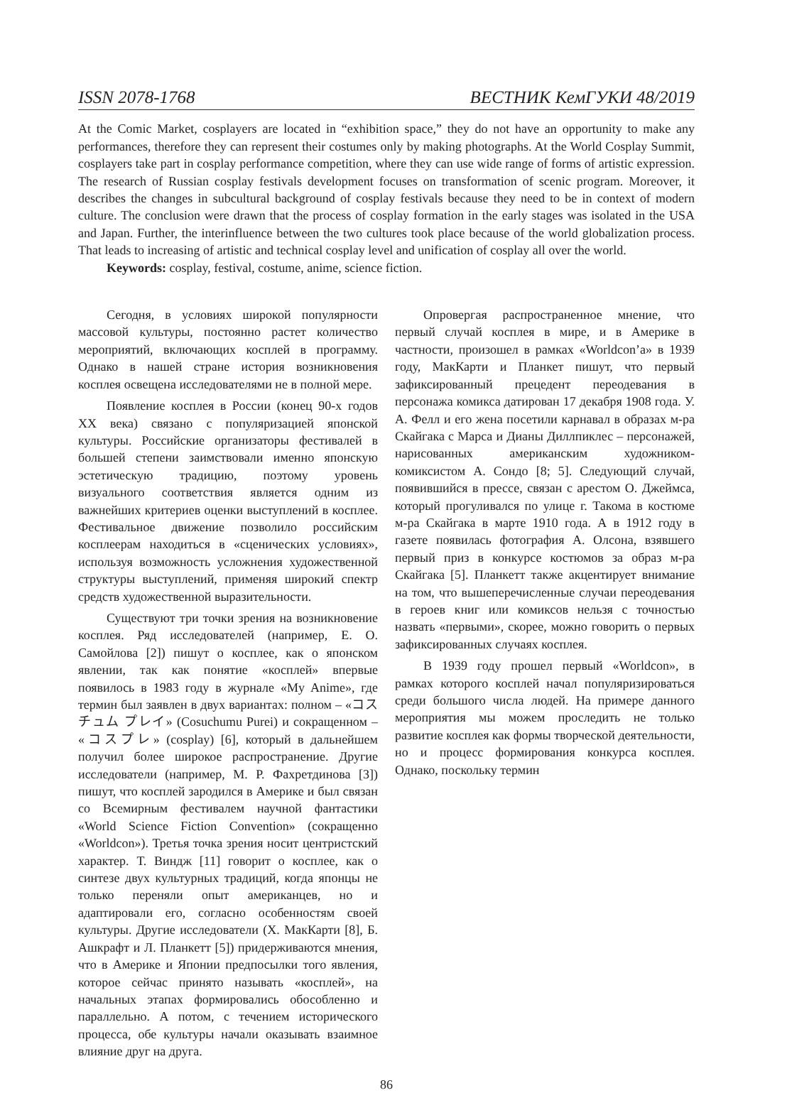ISSN 2078-1768 ВЕСТНИК КемГУКИ 48/2019
At the Comic Market, cosplayers are located in “exhibition space,” they do not have an opportunity to make any performances, therefore they can represent their costumes only by making photographs. At the World Cosplay Summit, cosplayers take part in cosplay performance competition, where they can use wide range of forms of artistic expression. The research of Russian cosplay festivals development focuses on transformation of scenic program. Moreover, it describes the changes in subcultural background of cosplay festivals because they need to be in context of modern culture. The conclusion were drawn that the process of cosplay formation in the early stages was isolated in the USA and Japan. Further, the interinfluence between the two cultures took place because of the world globalization process. That leads to increasing of artistic and technical cosplay level and unification of cosplay all over the world.
Keywords: cosplay, festival, costume, anime, science fiction.
Сегодня, в условиях широкой популярности массовой культуры, постоянно растет количество мероприятий, включающих косплей в программу. Однако в нашей стране история возникновения косплея освещена исследователями не в полной мере.
Появление косплея в России (конец 90-х годов XX века) связано с популяризацией японской культуры. Российские организаторы фестивалей в большей степени заимствовали именно японскую эстетическую традицию, поэтому уровень визуального соответствия является одним из важнейших критериев оценки выступлений в косплее. Фестивальное движение позволило российским косплеерам находиться в «сценических условиях», используя возможность усложнения художественной структуры выступлений, применяя широкий спектр средств художественной выразительности.
Существуют три точки зрения на возникновение косплея. Ряд исследователей (например, Е. О. Самойлова [2]) пишут о косплее, как о японском явлении, так как понятие «косплей» впервые появилось в 1983 году в журнале «My Anime», где термин был заявлен в двух вариантах: полном – «コスチュム プレイ» (Cosuchumu Purei) и сокращенном – «コスプレ» (cosplay) [6], который в дальнейшем получил более широкое распространение. Другие исследователи (например, М. Р. Фахретдинова [3]) пишут, что косплей зародился в Америке и был связан со Всемирным фестивалем научной фантастики «World Science Fiction Convention» (сокращенно «Worldcon»). Третья точка зрения носит центристский характер. Т. Виндж [11] говорит о косплее, как о синтезе двух культурных традиций, когда японцы не только переняли опыт американцев, но и адаптировали его, согласно особенностям своей культуры. Другие исследователи (Х. МакКарти [8], Б. Ашкрафт и Л. Планкетт [5]) придерживаются мнения, что в Америке и Японии предпосылки того явления, которое сейчас принято называть «косплей», на начальных этапах формировались обособленно и параллельно. А потом, с течением исторического процесса, обе культуры начали оказывать взаимное влияние друг на друга.
Опровергая распространенное мнение, что первый случай косплея в мире, и в Америке в частности, произошел в рамках «Worldcon’а» в 1939 году, МакКарти и Планкет пишут, что первый зафиксированный прецедент переодевания в персонажа комикса датирован 17 декабря 1908 года. У. А. Фелл и его жена посетили карнавал в образах м-ра Скайгака с Марса и Дианы Диллпиклес – персонажей, нарисованных американским художником-комиксистом А. Сондо [8; 5]. Следующий случай, появившийся в прессе, связан с арестом О. Джеймса, который прогуливался по улице г. Такома в костюме м-ра Скайгака в марте 1910 года. А в 1912 году в газете появилась фотография А. Олсона, взявшего первый приз в конкурсе костюмов за образ м-ра Скайгака [5]. Планкетт также акцентирует внимание на том, что вышеперечисленные случаи переодевания в героев книг или комиксов нельзя с точностью назвать «первыми», скорее, можно говорить о первых зафиксированных случаях косплея.
В 1939 году прошел первый «Worldcon», в рамках которого косплей начал популяризироваться среди большого числа людей. На примере данного мероприятия мы можем проследить не только развитие косплея как формы творческой деятельности, но и процесс формирования конкурса косплея. Однако, поскольку термин
86